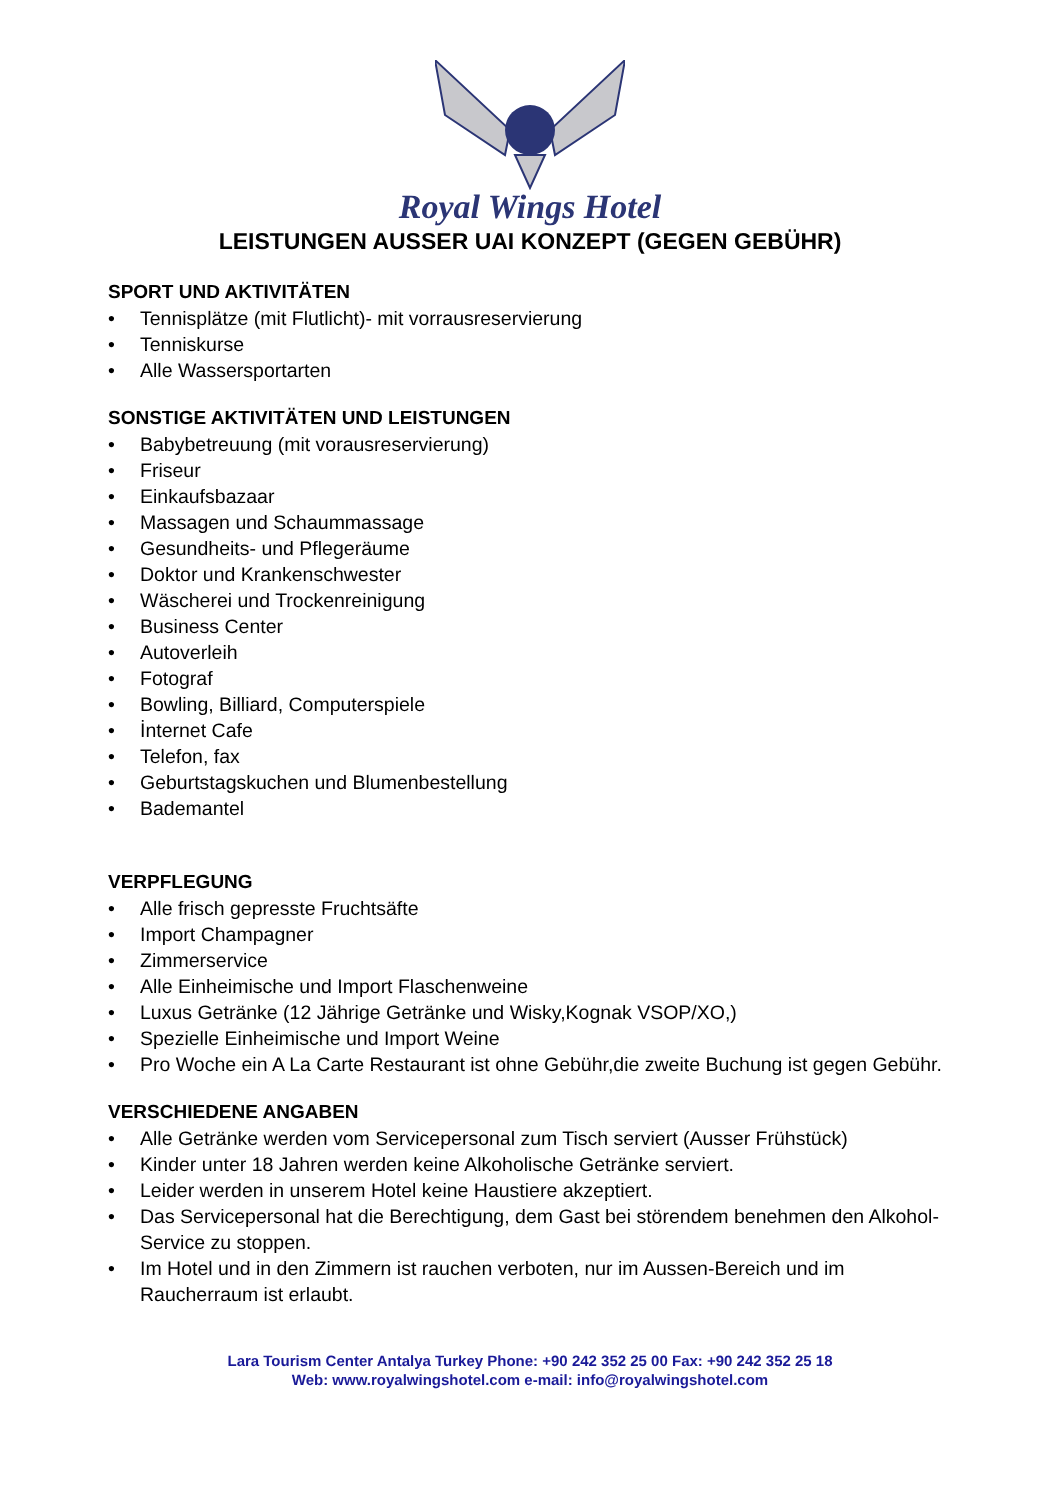Royal Wings Hotel
LEISTUNGEN AUSSER UAI KONZEPT (GEGEN GEBÜHR)
SPORT UND AKTIVITÄTEN
• Tennisplätze (mit Flutlicht)- mit vorrausreservierung
• Tenniskurse
• Alle Wassersportarten
SONSTIGE AKTIVITÄTEN UND LEISTUNGEN
• Babybetreuung (mit vorausreservierung)
• Friseur
• Einkaufsbazaar
• Massagen und Schaummassage
• Gesundheits- und Pflegeräume
• Doktor und Krankenschwester
• Wäscherei und Trockenreinigung
• Business Center
• Autoverleih
• Fotograf
• Bowling, Billiard, Computerspiele
• İnternet Cafe
• Telefon, fax
• Geburtstagskuchen und Blumenbestellung
• Bademantel
VERPFLEGUNG
• Alle frisch gepresste Fruchtsäfte
• Import Champagner
• Zimmerservice
• Alle Einheimische und Import Flaschenweine
• Luxus Getränke (12 Jährige Getränke und Wisky,Kognak VSOP/XO,)
• Spezielle Einheimische und Import Weine
• Pro Woche ein A La Carte Restaurant ist ohne Gebühr,die zweite Buchung ist gegen Gebühr.
VERSCHIEDENE ANGABEN
• Alle Getränke werden vom Servicepersonal zum Tisch serviert (Ausser Frühstück)
• Kinder unter 18 Jahren werden keine Alkoholische Getränke serviert.
• Leider werden in unserem Hotel keine Haustiere akzeptiert.
• Das Servicepersonal hat die Berechtigung, dem Gast bei störendem benehmen den Alkohol-Service zu stoppen.
• Im Hotel und in den Zimmern ist rauchen verboten, nur im Aussen-Bereich und im Raucherraum ist erlaubt.
Lara Tourism Center Antalya Turkey Phone: +90 242 352 25 00 Fax: +90 242 352 25 18
Web: www.royalwingshotel.com e-mail: info@royalwingshotel.com